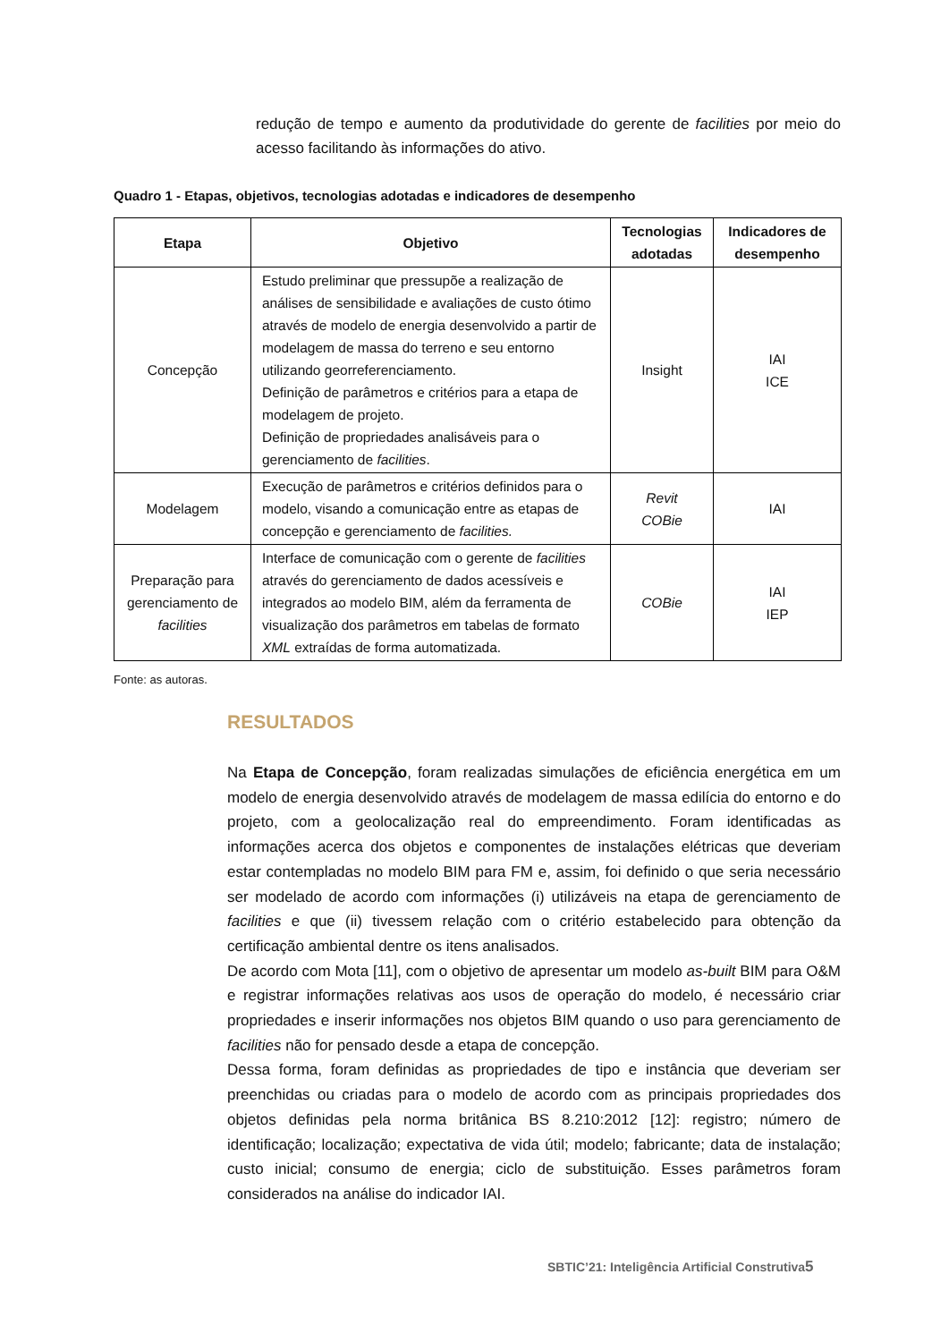redução de tempo e aumento da produtividade do gerente de facilities por meio do acesso facilitando às informações do ativo.
Quadro 1 - Etapas, objetivos, tecnologias adotadas e indicadores de desempenho
| Etapa | Objetivo | Tecnologias adotadas | Indicadores de desempenho |
| --- | --- | --- | --- |
| Concepção | Estudo preliminar que pressupõe a realização de análises de sensibilidade e avaliações de custo ótimo através de modelo de energia desenvolvido a partir de modelagem de massa do terreno e seu entorno utilizando georreferenciamento. Definição de parâmetros e critérios para a etapa de modelagem de projeto. Definição de propriedades analisáveis para o gerenciamento de facilities . | Insight | IAI ICE |
| Modelagem | Execução de parâmetros e critérios definidos para o modelo, visando a comunicação entre as etapas de concepção e gerenciamento de facilities. | Revit COBie | IAI |
| Preparação para gerenciamento de facilities | Interface de comunicação com o gerente de facilities através do gerenciamento de dados acessíveis e integrados ao modelo BIM, além da ferramenta de visualização dos parâmetros em tabelas de formato XML extraídas de forma automatizada. | COBie | IAI IEP |
Fonte: as autoras.
RESULTADOS
Na Etapa de Concepção, foram realizadas simulações de eficiência energética em um modelo de energia desenvolvido através de modelagem de massa edilícia do entorno e do projeto, com a geolocalização real do empreendimento. Foram identificadas as informações acerca dos objetos e componentes de instalações elétricas que deveriam estar contempladas no modelo BIM para FM e, assim, foi definido o que seria necessário ser modelado de acordo com informações (i) utilizáveis na etapa de gerenciamento de facilities e que (ii) tivessem relação com o critério estabelecido para obtenção da certificação ambiental dentre os itens analisados.
De acordo com Mota [11], com o objetivo de apresentar um modelo as-built BIM para O&M e registrar informações relativas aos usos de operação do modelo, é necessário criar propriedades e inserir informações nos objetos BIM quando o uso para gerenciamento de facilities não for pensado desde a etapa de concepção.
Dessa forma, foram definidas as propriedades de tipo e instância que deveriam ser preenchidas ou criadas para o modelo de acordo com as principais propriedades dos objetos definidas pela norma britânica BS 8.210:2012 [12]: registro; número de identificação; localização; expectativa de vida útil; modelo; fabricante; data de instalação; custo inicial; consumo de energia; ciclo de substituição. Esses parâmetros foram considerados na análise do indicador IAI.
SBTIC’21: Inteligência Artificial Construtiva5